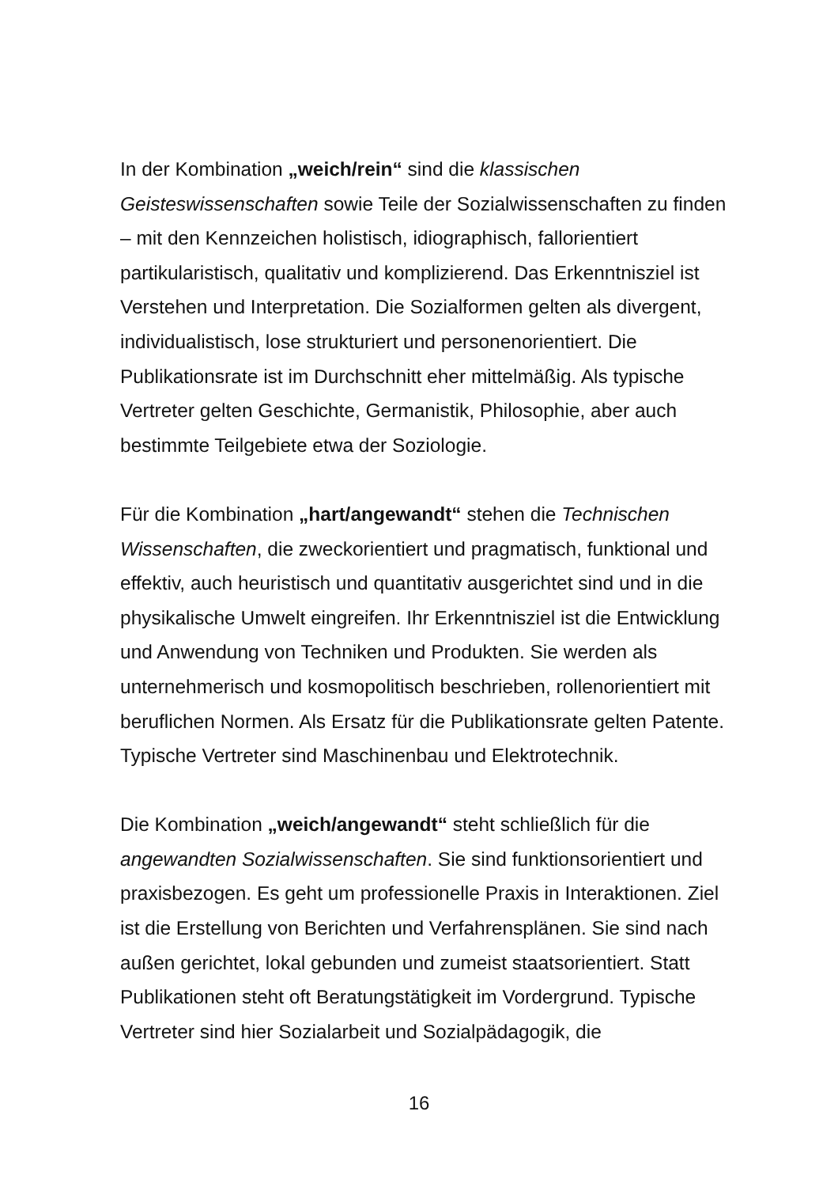In der Kombination „weich/rein“ sind die klassischen Geisteswissenschaften sowie Teile der Sozialwissenschaften zu finden – mit den Kennzeichen holistisch, idiographisch, fallorientiert partikularistisch, qualitativ und komplizierend. Das Erkenntnisziel ist Verstehen und Interpretation. Die Sozialformen gelten als divergent, individualistisch, lose strukturiert und personenorientiert. Die Publikationsrate ist im Durchschnitt eher mittelmäßig. Als typische Vertreter gelten Geschichte, Germanistik, Philosophie, aber auch bestimmte Teilgebiete etwa der Soziologie.
Für die Kombination „hart/angewandt“ stehen die Technischen Wissenschaften, die zweckorientiert und pragmatisch, funktional und effektiv, auch heuristisch und quantitativ ausgerichtet sind und in die physikalische Umwelt eingreifen. Ihr Erkenntnisziel ist die Entwicklung und Anwendung von Techniken und Produkten. Sie werden als unternehmerisch und kosmopolitisch beschrieben, rollenorientiert mit beruflichen Normen. Als Ersatz für die Publikationsrate gelten Patente. Typische Vertreter sind Maschinenbau und Elektrotechnik.
Die Kombination „weich/angewandt“ steht schließlich für die angewandten Sozialwissenschaften. Sie sind funktionsorientiert und praxisbezogen. Es geht um professionelle Praxis in Interaktionen. Ziel ist die Erstellung von Berichten und Verfahrensplänen. Sie sind nach außen gerichtet, lokal gebunden und zumeist staatsorientiert. Statt Publikationen steht oft Beratungstätigkeit im Vordergrund. Typische Vertreter sind hier Sozialarbeit und Sozialpädagogik, die
16